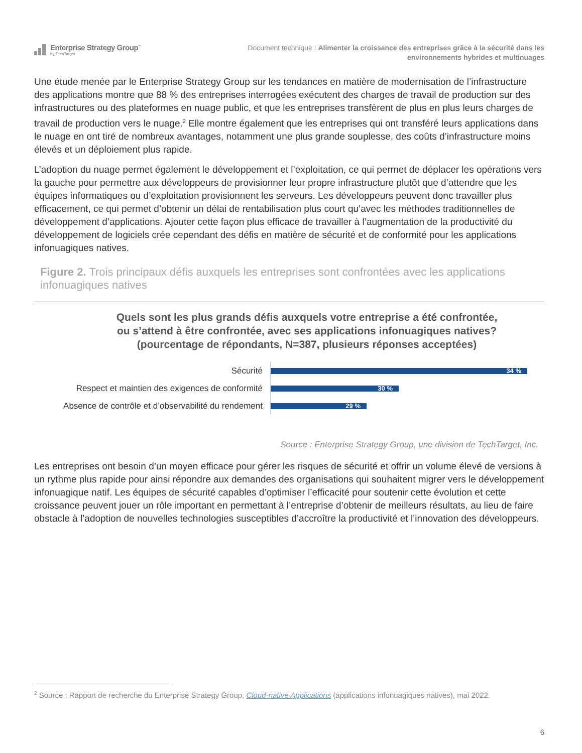Enterprise Strategy Group<sup>™</sup>
by TechTarget
Document technique : Alimenter la croissance des entreprises grâce à la sécurité dans les
environnements hybrides et multinuages
Une étude menée par le Enterprise Strategy Group sur les tendances en matière de modernisation de l’infrastructure des applications montre que 88 % des entreprises interrogées exécutent des charges de travail de production sur des infrastructures ou des plateformes en nuage public, et que les entreprises transfèrent de plus en plus leurs charges de travail de production vers le nuage.<sup>2</sup> Elle montre également que les entreprises qui ont transféré leurs applications dans le nuage en ont tiré de nombreux avantages, notamment une plus grande souplesse, des coûts d’infrastructure moins élevés et un déploiement plus rapide.
L’adoption du nuage permet également le développement et l’exploitation, ce qui permet de déplacer les opérations vers la gauche pour permettre aux développeurs de provisionner leur propre infrastructure plutôt que d’attendre que les équipes informatiques ou d’exploitation provisionnent les serveurs. Les développeurs peuvent donc travailler plus efficacement, ce qui permet d’obtenir un délai de rentabilisation plus court qu’avec les méthodes traditionnelles de développement d’applications. Ajouter cette façon plus efficace de travailler à l’augmentation de la productivité du développement de logiciels crée cependant des défis en matière de sécurité et de conformité pour les applications infonuagiques natives.
Figure 2. Trois principaux défis auxquels les entreprises sont confrontées avec les applications infonuagiques natives
Quels sont les plus grands défis auxquels votre entreprise a été confrontée,
ou s’attend à être confrontée, avec ses applications infonuagiques natives?
(pourcentage de répondants, N=387, plusieurs réponses acceptées)
Sécurité
34 %
Respect et maintien des exigences de conformité
30 %
Absence de contrôle et d’observabilité du rendement
29 %
Source : Enterprise Strategy Group, une division de TechTarget, Inc.
Les entreprises ont besoin d’un moyen efficace pour gérer les risques de sécurité et offrir un volume élevé de versions à un rythme plus rapide pour ainsi répondre aux demandes des organisations qui souhaitent migrer vers le développement infonuagique natif. Les équipes de sécurité capables d’optimiser l’efficacité pour soutenir cette évolution et cette croissance peuvent jouer un rôle important en permettant à l’entreprise d’obtenir de meilleurs résultats, au lieu de faire obstacle à l’adoption de nouvelles technologies susceptibles d’accroître la productivité et l’innovation des développeurs.
<sup>2</sup> Source : Rapport de recherche du Enterprise Strategy Group, Cloud-native Applications (applications infonuagiques natives), mai 2022.
6